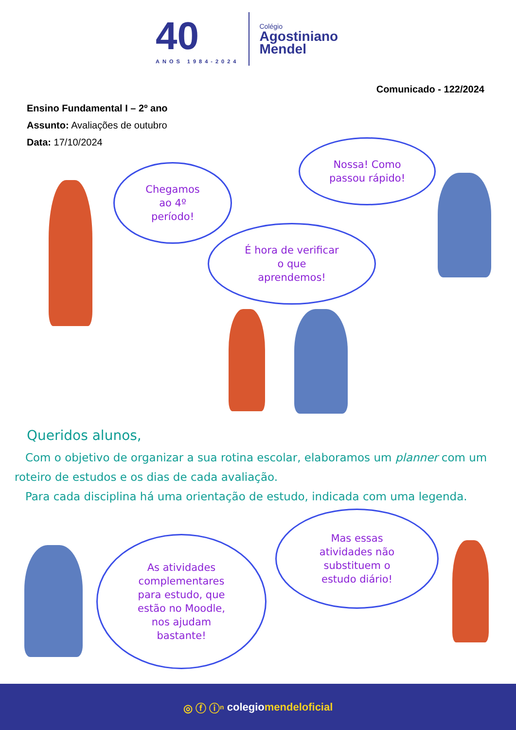40
ANOS 1984-2024
Colégio
Agostiniano
Mendel
Comunicado - 122/2024
Ensino Fundamental I – 2º ano
Assunto: Avaliações de outubro
Data: 17/10/2024
Chegamos
ao 4º
período!
Nossa! Como
passou rápido!
É hora de verificar
o que
aprendemos!
Queridos alunos,
Com o objetivo de organizar a sua rotina escolar, elaboramos um planner com um roteiro de estudos e os dias de cada avaliação.
Para cada disciplina há uma orientação de estudo, indicada com uma legenda.
As atividades
complementares
para estudo, que
estão no Moodle,
nos ajudam
bastante!
Mas essas
atividades não
substituem o
estudo diário!
◎ ⓕ ⓘⁿ colegio mendeloficial